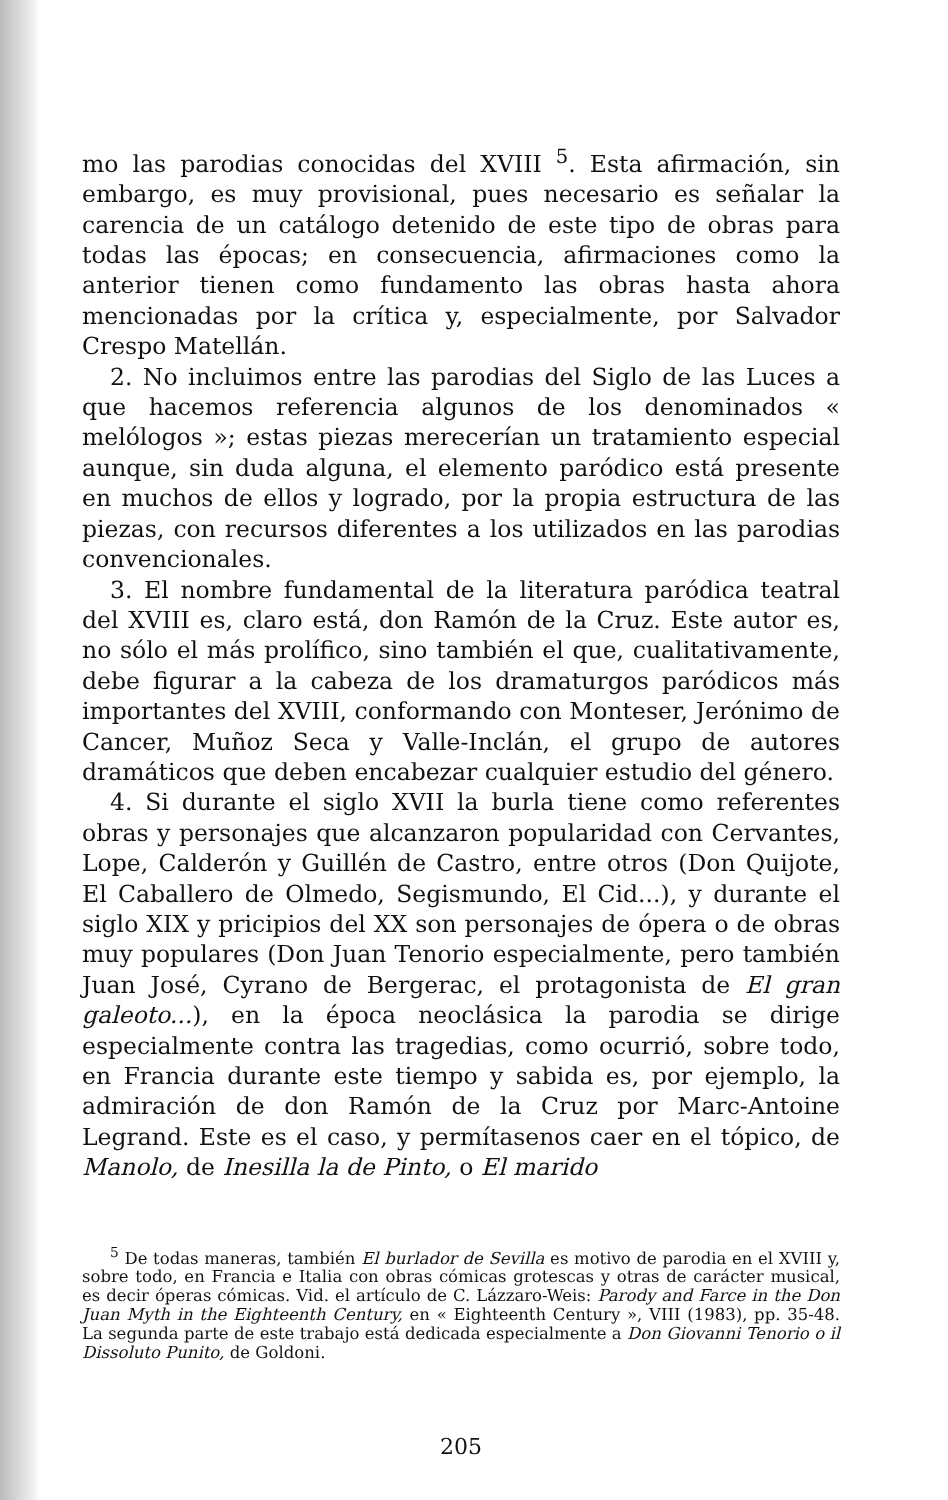mo las parodias conocidas del XVIII <sup>5</sup>. Esta afirmación, sin embargo, es muy provisional, pues necesario es señalar la carencia de un catálogo detenido de este tipo de obras para todas las épocas; en consecuencia, afirmaciones como la anterior tienen como fundamento las obras hasta ahora mencionadas por la crítica y, especialmente, por Salvador Crespo Matellán.
2. No incluimos entre las parodias del Siglo de las Luces a que hacemos referencia algunos de los denominados « melólogos »; estas piezas merecerían un tratamiento especial aunque, sin duda alguna, el elemento paródico está presente en muchos de ellos y logrado, por la propia estructura de las piezas, con recursos diferentes a los utilizados en las parodias convencionales.
3. El nombre fundamental de la literatura paródica teatral del XVIII es, claro está, don Ramón de la Cruz. Este autor es, no sólo el más prolífico, sino también el que, cualitativamente, debe figurar a la cabeza de los dramaturgos paródicos más importantes del XVIII, conformando con Monteser, Jerónimo de Cancer, Muñoz Seca y Valle-Inclán, el grupo de autores dramáticos que deben encabezar cualquier estudio del género.
4. Si durante el siglo XVII la burla tiene como referentes obras y personajes que alcanzaron popularidad con Cervantes, Lope, Calderón y Guillén de Castro, entre otros (Don Quijote, El Caballero de Olmedo, Segismundo, El Cid...), y durante el siglo XIX y pricipios del XX son personajes de ópera o de obras muy populares (Don Juan Tenorio especialmente, pero también Juan José, Cyrano de Bergerac, el protagonista de El gran galeoto...), en la época neoclásica la parodia se dirige especialmente contra las tragedias, como ocurrió, sobre todo, en Francia durante este tiempo y sabida es, por ejemplo, la admiración de don Ramón de la Cruz por Marc-Antoine Legrand. Este es el caso, y permítasenos caer en el tópico, de Manolo, de Inesilla la de Pinto, o El marido
<sup>5</sup> De todas maneras, también El burlador de Sevilla es motivo de parodia en el XVIII y, sobre todo, en Francia e Italia con obras cómicas grotescas y otras de carácter musical, es decir óperas cómicas. Vid. el artículo de C. Lázzaro-Weis: Parody and Farce in the Don Juan Myth in the Eighteenth Century, en « Eighteenth Century », VIII (1983), pp. 35-48. La segunda parte de este trabajo está dedicada especialmente a Don Giovanni Tenorio o il Dissoluto Punito, de Goldoni.
205